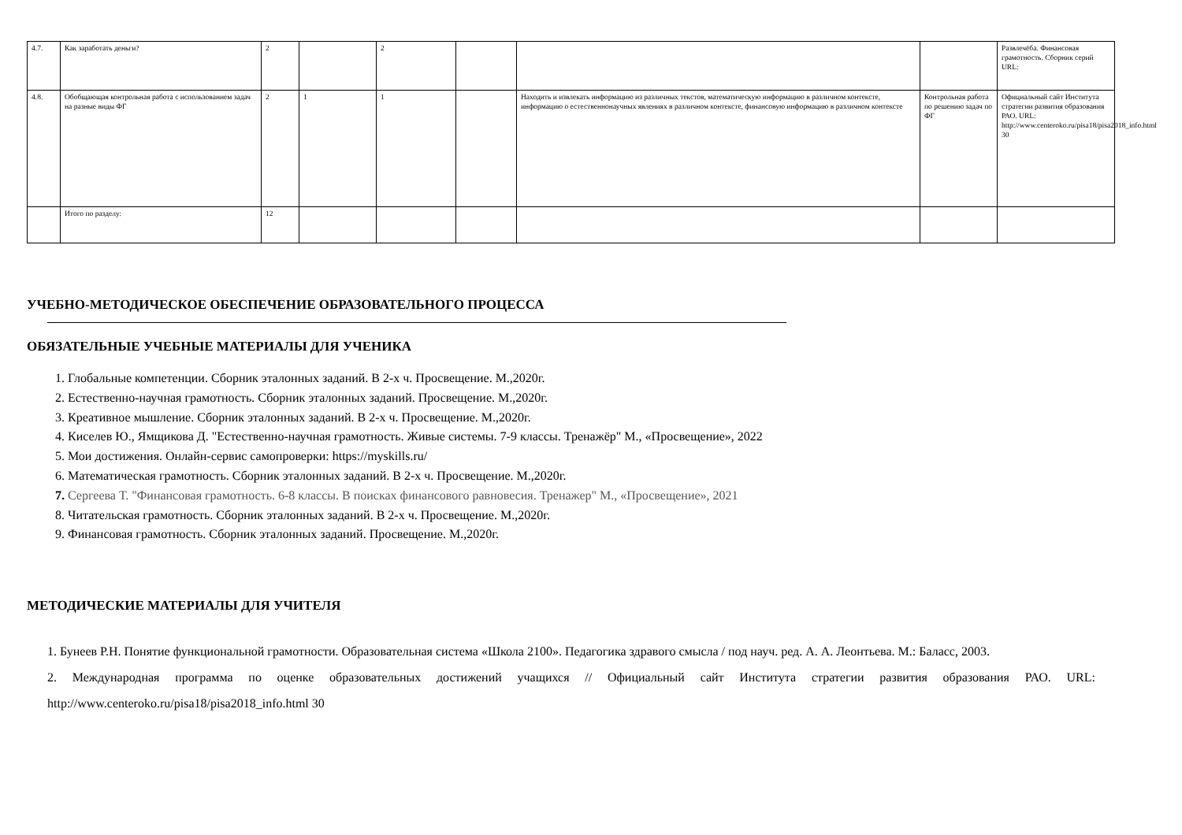| 4.7. | Как заработать деньги? | 2 | | 2 | | | | Развлечёба. Финансовая грамотность. Сборник серий URL: |
| 4.8. | Обобщающая контрольная работа с использованием задач на разные виды ФГ | 2 | 1 | 1 | | Находить и извлекать информацию из различных текстов, математическую информацию в различном контексте, информацию о естественнонаучных явлениях в различном контексте, финансовую информацию в различном контексте | Контрольная работа по решению задач по ФГ | Официальный сайт Института стратегии развития образования РАО. URL: http://www.centeroko.ru/pisa18/pisa2018_info.html 30 |
| | Итого по разделу: | 12 | | | | | | |
УЧЕБНО-МЕТОДИЧЕСКОЕ ОБЕСПЕЧЕНИЕ ОБРАЗОВАТЕЛЬНОГО ПРОЦЕССА
ОБЯЗАТЕЛЬНЫЕ УЧЕБНЫЕ МАТЕРИАЛЫ ДЛЯ УЧЕНИКА
1. Глобальные компетенции. Сборник эталонных заданий. В 2-х ч. Просвещение. М.,2020г.
2. Естественно-научная грамотность. Сборник эталонных заданий. Просвещение. М.,2020г.
3. Креативное мышление. Сборник эталонных заданий. В 2-х ч. Просвещение. М.,2020г.
4. Киселев Ю., Ямщикова Д. "Естественно-научная грамотность. Живые системы. 7-9 классы. Тренажёр" М., «Просвещение», 2022
5. Мои достижения. Онлайн-сервис самопроверки: https://myskills.ru/
6. Математическая грамотность. Сборник эталонных заданий. В 2-х ч. Просвещение. М.,2020г.
7. Сергеева Т. "Финансовая грамотность. 6-8 классы. В поисках финансового равновесия. Тренажер" М., «Просвещение», 2021
8. Читательская грамотность. Сборник эталонных заданий. В 2-х ч. Просвещение. М.,2020г.
9. Финансовая грамотность. Сборник эталонных заданий. Просвещение. М.,2020г.
МЕТОДИЧЕСКИЕ МАТЕРИАЛЫ ДЛЯ УЧИТЕЛЯ
1. Бунеев Р.Н. Понятие функциональной грамотности. Образовательная система «Школа 2100». Педагогика здравого смысла / под науч. ред. А. А. Леонтьева. М.: Баласс, 2003.
2. Международная программа по оценке образовательных достижений учащихся // Официальный сайт Института стратегии развития образования РАО. URL: http://www.centeroko.ru/pisa18/pisa2018_info.html 30